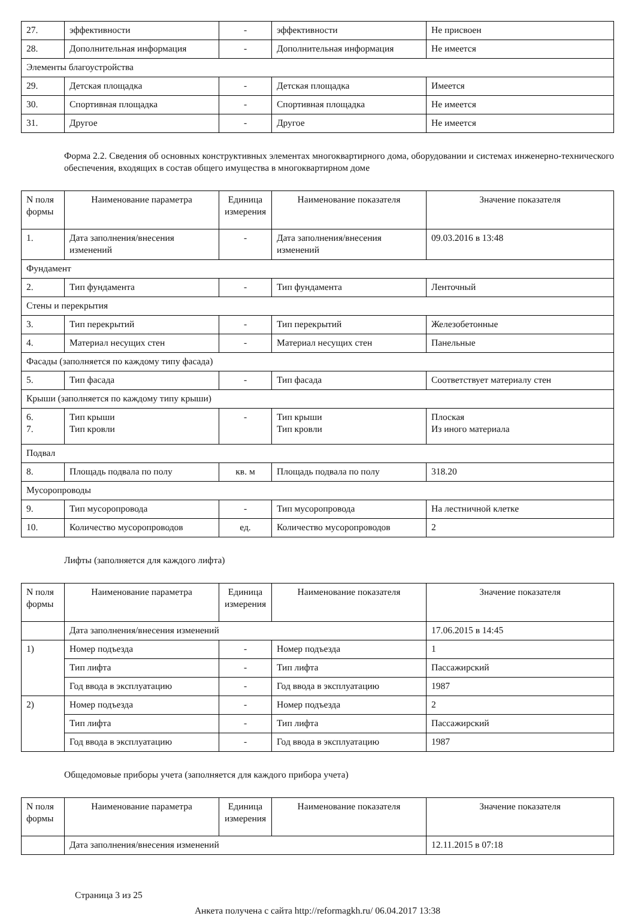| 27. | эффективности | - | эффективности | Не присвоен |
| 28. | Дополнительная информация | - | Дополнительная информация | Не имеется |
| Элементы благоустройства | | | | |
| 29. | Детская площадка | - | Детская площадка | Имеется |
| 30. | Спортивная площадка | - | Спортивная площадка | Не имеется |
| 31. | Другое | - | Другое | Не имеется |
Форма 2.2. Сведения об основных конструктивных элементах многоквартирного дома, оборудовании и системах инженерно-технического обеспечения, входящих в состав общего имущества в многоквартирном доме
| N поля формы | Наименование параметра | Единица измерения | Наименование показателя | Значение показателя |
| --- | --- | --- | --- | --- |
| 1. | Дата заполнения/внесения изменений | - | Дата заполнения/внесения изменений | 09.03.2016 в 13:48 |
| Фундамент | | | | |
| 2. | Тип фундамента | - | Тип фундамента | Ленточный |
| Стены и перекрытия | | | | |
| 3. | Тип перекрытий | - | Тип перекрытий | Железобетонные |
| 4. | Материал несущих стен | - | Материал несущих стен | Панельные |
| Фасады (заполняется по каждому типу фасада) | | | | |
| 5. | Тип фасада | - | Тип фасада | Соответствует материалу стен |
| Крыши (заполняется по каждому типу крыши) | | | | |
| 6. 7. | Тип крыши Тип кровли | - | Тип крыши Тип кровли | Плоская Из иного материала |
| Подвал | | | | |
| 8. | Площадь подвала по полу | кв. м | Площадь подвала по полу | 318.20 |
| Мусоропроводы | | | | |
| 9. | Тип мусоропровода | - | Тип мусоропровода | На лестничной клетке |
| 10. | Количество мусоропроводов | ед. | Количество мусоропроводов | 2 |
Лифты (заполняется для каждого лифта)
| N поля формы | Наименование параметра | Единица измерения | Наименование показателя | Значение показателя |
| --- | --- | --- | --- | --- |
| | Дата заполнения/внесения изменений | | | 17.06.2015 в 14:45 |
| 1) | Номер подъезда | - | Номер подъезда | 1 |
| | Тип лифта | - | Тип лифта | Пассажирский |
| | Год ввода в эксплуатацию | - | Год ввода в эксплуатацию | 1987 |
| 2) | Номер подъезда | - | Номер подъезда | 2 |
| | Тип лифта | - | Тип лифта | Пассажирский |
| | Год ввода в эксплуатацию | - | Год ввода в эксплуатацию | 1987 |
Общедомовые приборы учета (заполняется для каждого прибора учета)
| N поля формы | Наименование параметра | Единица измерения | Наименование показателя | Значение показателя |
| --- | --- | --- | --- | --- |
| | Дата заполнения/внесения изменений | | | 12.11.2015 в 07:18 |
Страница 3 из 25
Анкета получена с сайта http://reformagkh.ru/ 06.04.2017 13:38